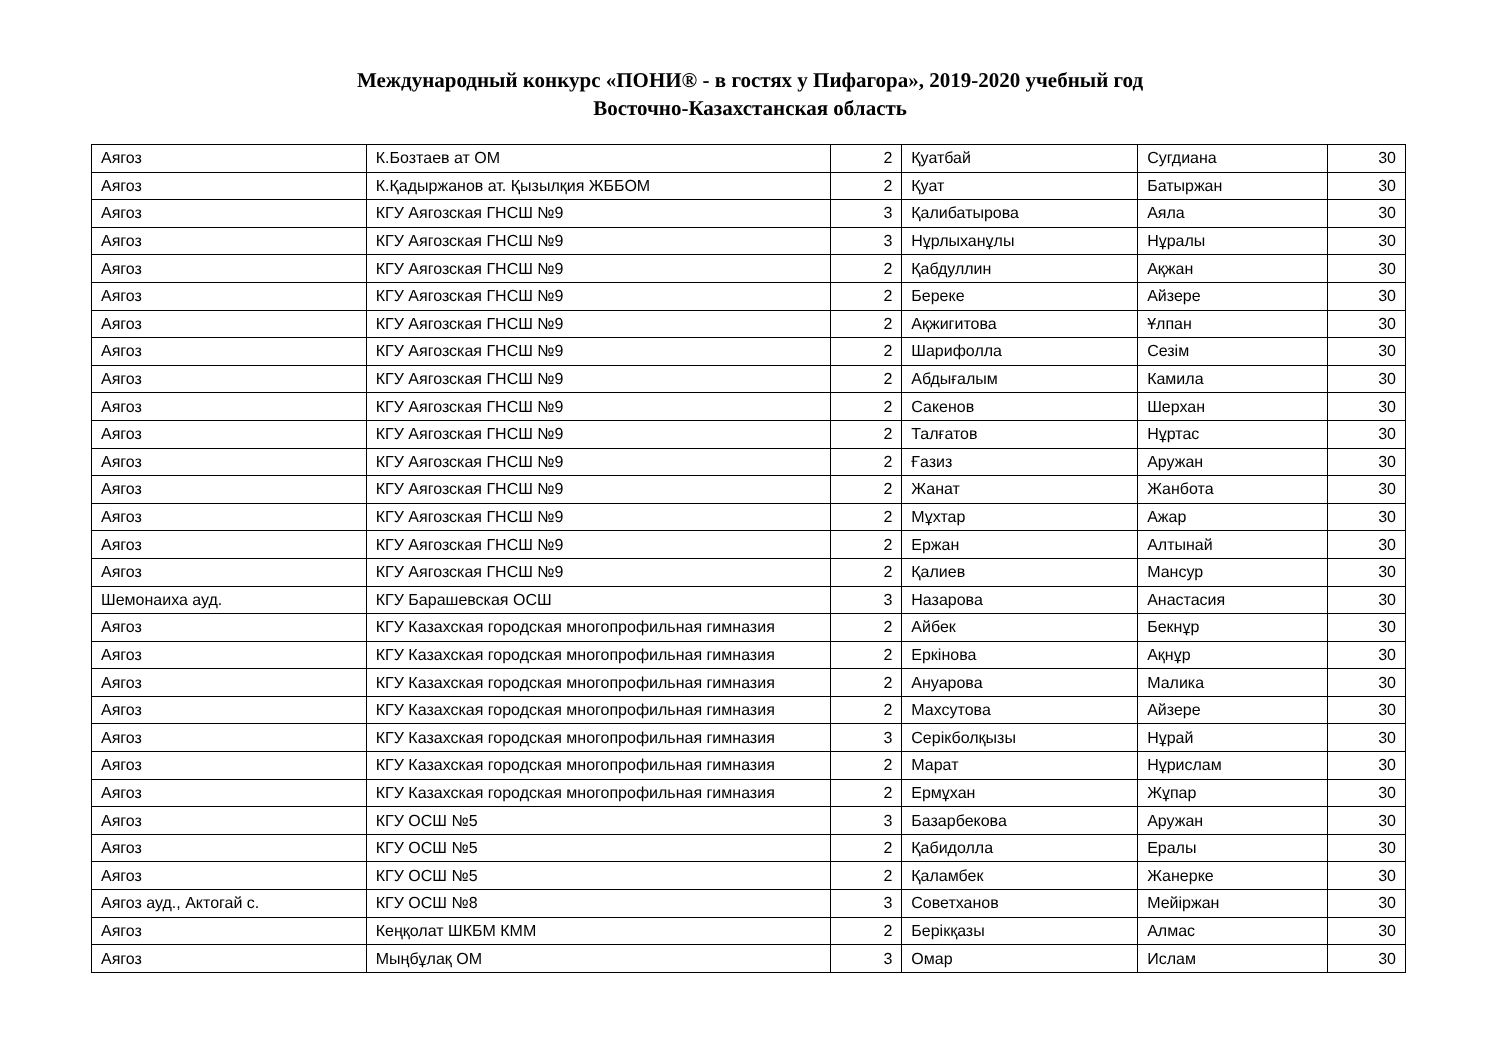Международный конкурс «ПОНИ® - в гостях у Пифагора», 2019-2020 учебный год
Восточно-Казахстанская область
| Аягоз | К.Бозтаев ат ОМ | 2 | Қуатбай | Сугдиана | 30 |
| Аягоз | К.Қадыржанов ат. Қызылқия ЖББОМ | 2 | Қуат | Батыржан | 30 |
| Аягоз | КГУ Аягозская ГНСШ №9 | 3 | Қалибатырова | Аяла | 30 |
| Аягоз | КГУ Аягозская ГНСШ №9 | 3 | Нұрлыханұлы | Нұралы | 30 |
| Аягоз | КГУ Аягозская ГНСШ №9 | 2 | Қабдуллин | Ақжан | 30 |
| Аягоз | КГУ Аягозская ГНСШ №9 | 2 | Береке | Айзере | 30 |
| Аягоз | КГУ Аягозская ГНСШ №9 | 2 | Ақжигитова | Ұлпан | 30 |
| Аягоз | КГУ Аягозская ГНСШ №9 | 2 | Шарифолла | Сезім | 30 |
| Аягоз | КГУ Аягозская ГНСШ №9 | 2 | Абдығалым | Камила | 30 |
| Аягоз | КГУ Аягозская ГНСШ №9 | 2 | Сакенов | Шерхан | 30 |
| Аягоз | КГУ Аягозская ГНСШ №9 | 2 | Талғатов | Нұртас | 30 |
| Аягоз | КГУ Аягозская ГНСШ №9 | 2 | Ғазиз | Аружан | 30 |
| Аягоз | КГУ Аягозская ГНСШ №9 | 2 | Жанат | Жанбота | 30 |
| Аягоз | КГУ Аягозская ГНСШ №9 | 2 | Мұхтар | Ажар | 30 |
| Аягоз | КГУ Аягозская ГНСШ №9 | 2 | Ержан | Алтынай | 30 |
| Аягоз | КГУ Аягозская ГНСШ №9 | 2 | Қалиев | Мансур | 30 |
| Шемонаиха ауд. | КГУ Барашевская ОСШ | 3 | Назарова | Анастасия | 30 |
| Аягоз | КГУ Казахская городская многопрофильная гимназия | 2 | Айбек | Бекнұр | 30 |
| Аягоз | КГУ Казахская городская многопрофильная гимназия | 2 | Еркінова | Ақнұр | 30 |
| Аягоз | КГУ Казахская городская многопрофильная гимназия | 2 | Ануарова | Малика | 30 |
| Аягоз | КГУ Казахская городская многопрофильная гимназия | 2 | Махсутова | Айзере | 30 |
| Аягоз | КГУ Казахская городская многопрофильная гимназия | 3 | Серікболқызы | Нұрай | 30 |
| Аягоз | КГУ Казахская городская многопрофильная гимназия | 2 | Марат | Нұрислам | 30 |
| Аягоз | КГУ Казахская городская многопрофильная гимназия | 2 | Ермұхан | Жұпар | 30 |
| Аягоз | КГУ ОСШ №5 | 3 | Базарбекова | Аружан | 30 |
| Аягоз | КГУ ОСШ №5 | 2 | Қабидолла | Ералы | 30 |
| Аягоз | КГУ ОСШ №5 | 2 | Қаламбек | Жанерке | 30 |
| Аягоз ауд., Актогай с. | КГУ ОСШ №8 | 3 | Советханов | Мейіржан | 30 |
| Аягоз | Кеңқолат ШКБМ КММ | 2 | Берікқазы | Алмас | 30 |
| Аягоз | Мыңбұлақ ОМ | 3 | Омар | Ислам | 30 |